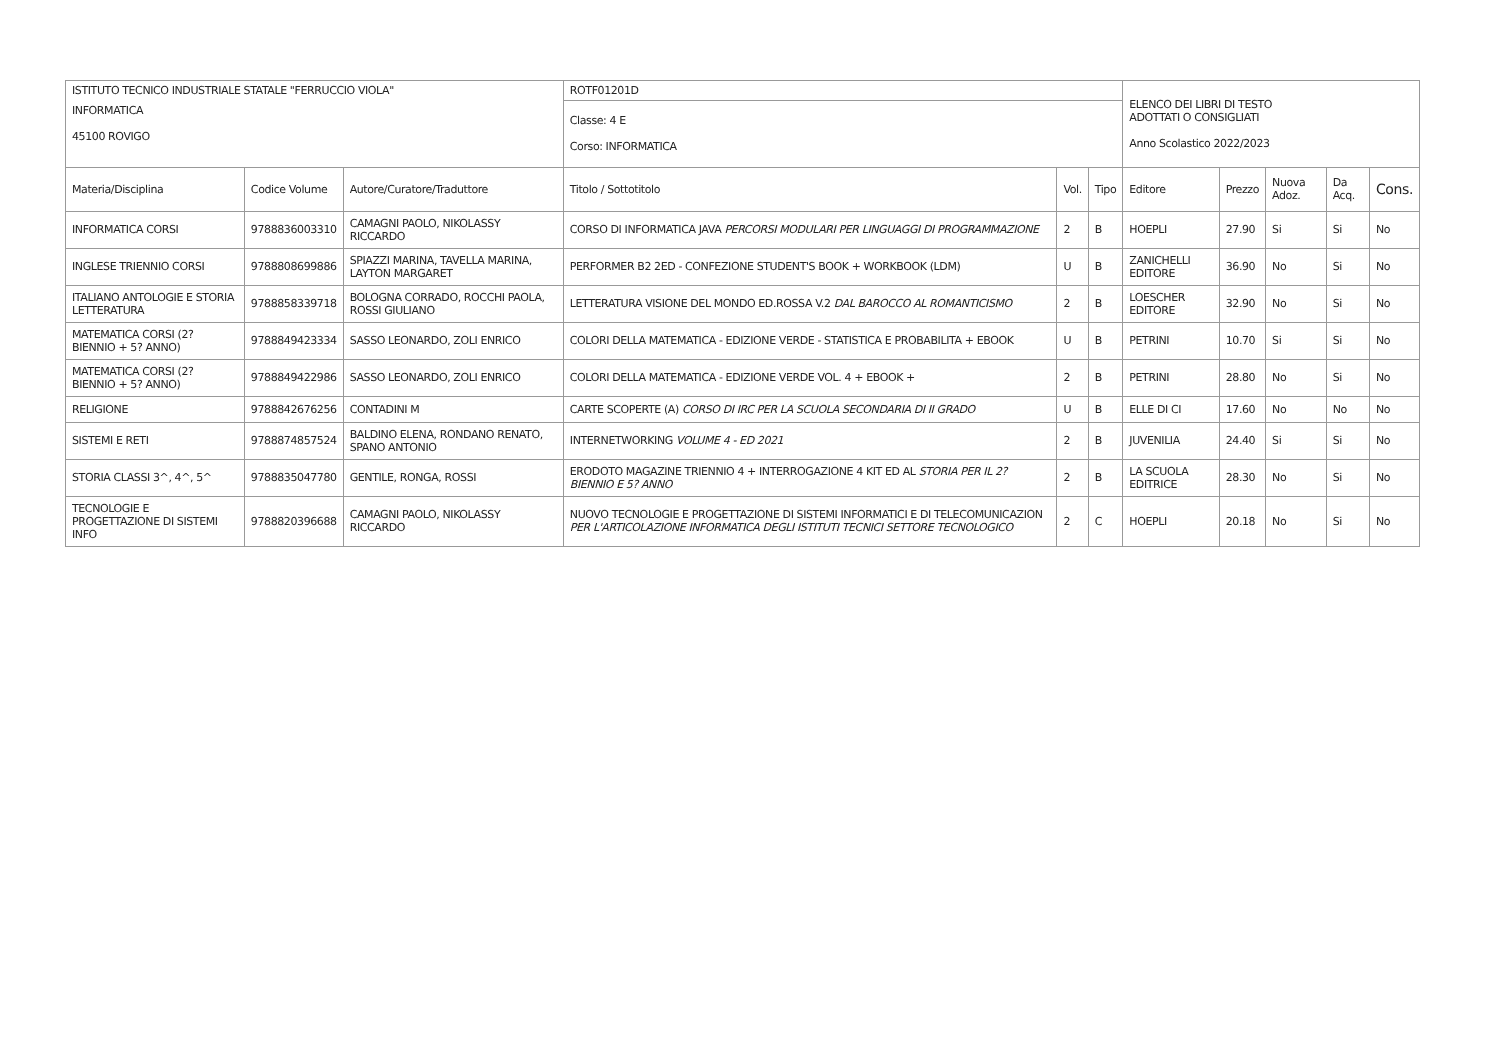| ISTITUTO TECNICO INDUSTRIALE STATALE "FERRUCCIO VIOLA" | | | ROTF01201D | | | ELENCO DEI LIBRI DI TESTO ADOTTATI O CONSIGLIATI Anno Scolastico 2022/2023 | | | | |
| INFORMATICA 45100 ROVIGO | | | Classe: 4 E Corso: INFORMATICA | | | | | | | |
| Materia/Disciplina | Codice Volume | Autore/Curatore/Traduttore | Titolo / Sottotitolo | Vol. | Tipo | Editore | Prezzo | Nuova Adoz. | Da Acq. | Cons. |
| INFORMATICA CORSI | 9788836003310 | CAMAGNI PAOLO, NIKOLASSY RICCARDO | CORSO DI INFORMATICA JAVA PERCORSI MODULARI PER LINGUAGGI DI PROGRAMMAZIONE | 2 | B | HOEPLI | 27.90 | Si | Si | No |
| INGLESE TRIENNIO CORSI | 9788808699886 | SPIAZZI MARINA, TAVELLA MARINA, LAYTON MARGARET | PERFORMER B2 2ED - CONFEZIONE STUDENT'S BOOK + WORKBOOK (LDM) | U | B | ZANICHELLI EDITORE | 36.90 | No | Si | No |
| ITALIANO ANTOLOGIE E STORIA LETTERATURA | 9788858339718 | BOLOGNA CORRADO, ROCCHI PAOLA, ROSSI GIULIANO | LETTERATURA VISIONE DEL MONDO ED.ROSSA V.2 DAL BAROCCO AL ROMANTICISMO | 2 | B | LOESCHER EDITORE | 32.90 | No | Si | No |
| MATEMATICA CORSI (2? BIENNIO + 5? ANNO) | 9788849423334 | SASSO LEONARDO, ZOLI ENRICO | COLORI DELLA MATEMATICA - EDIZIONE VERDE - STATISTICA E PROBABILITA + EBOOK | U | B | PETRINI | 10.70 | Si | Si | No |
| MATEMATICA CORSI (2? BIENNIO + 5? ANNO) | 9788849422986 | SASSO LEONARDO, ZOLI ENRICO | COLORI DELLA MATEMATICA - EDIZIONE VERDE VOL. 4 + EBOOK + | 2 | B | PETRINI | 28.80 | No | Si | No |
| RELIGIONE | 9788842676256 | CONTADINI M | CARTE SCOPERTE (A) CORSO DI IRC PER LA SCUOLA SECONDARIA DI II GRADO | U | B | ELLE DI CI | 17.60 | No | No | No |
| SISTEMI E RETI | 9788874857524 | BALDINO ELENA, RONDANO RENATO, SPANO ANTONIO | INTERNETWORKING VOLUME 4 - ED 2021 | 2 | B | JUVENILIA | 24.40 | Si | Si | No |
| STORIA CLASSI 3^, 4^, 5^ | 9788835047780 | GENTILE, RONGA, ROSSI | ERODOTO MAGAZINE TRIENNIO 4 + INTERROGAZIONE 4 KIT ED AL STORIA PER IL 2? BIENNIO E 5? ANNO | 2 | B | LA SCUOLA EDITRICE | 28.30 | No | Si | No |
| TECNOLOGIE E PROGETTAZIONE DI SISTEMI INFO | 9788820396688 | CAMAGNI PAOLO, NIKOLASSY RICCARDO | NUOVO TECNOLOGIE E PROGETTAZIONE DI SISTEMI INFORMATICI E DI TELECOMUNICAZION PER L'ARTICOLAZIONE INFORMATICA DEGLI ISTITUTI TECNICI SETTORE TECNOLOGICO | 2 | C | HOEPLI | 20.18 | No | Si | No |